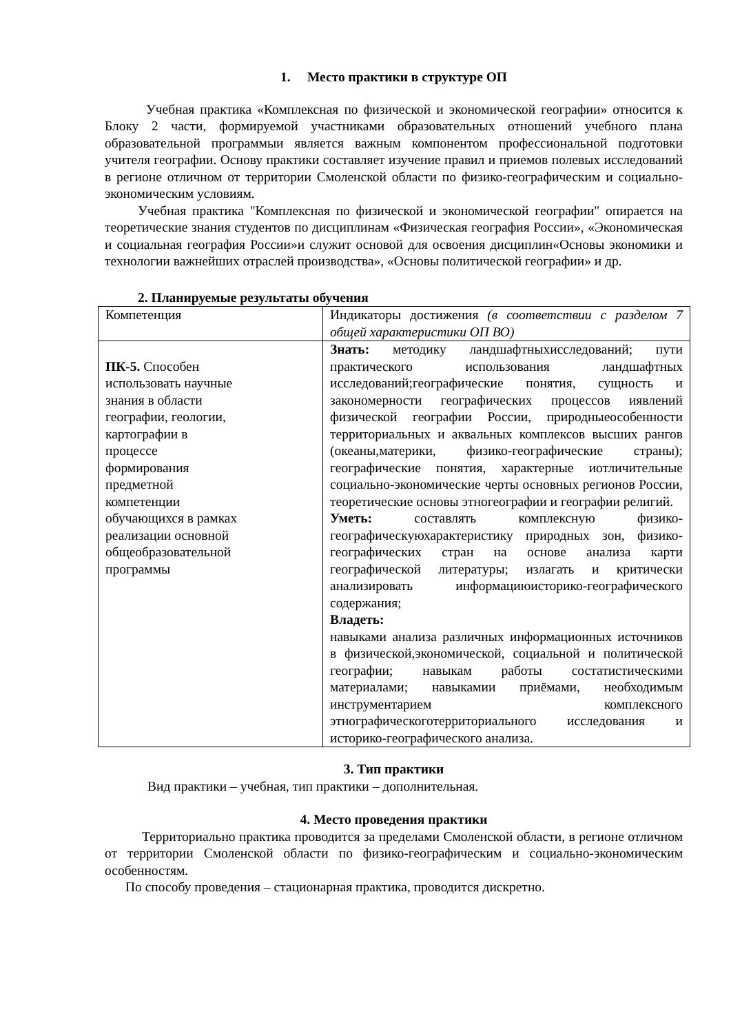1. Место практики в структуре ОП
Учебная практика «Комплексная по физической и экономической географии» относится к Блоку 2 части, формируемой участниками образовательных отношений учебного плана образовательной программыи является важным компонентом профессиональной подготовки учителя географии. Основу практики составляет изучение правил и приемов полевых исследований в регионе отличном от территории Смоленской области по физико-географическим и социально-экономическим условиям.
Учебная практика "Комплексная по физической и экономической географии" опирается на теоретические знания студентов по дисциплинам «Физическая география России», «Экономическая и социальная география России»и служит основой для освоения дисциплин«Основы экономики и технологии важнейших отраслей производства», «Основы политической географии» и др.
2. Планируемые результаты обучения
| Компетенция | Индикаторы достижения (в соответствии с разделом 7 общей характеристики ОП ВО) |
| ПК-5. Способен использовать научные знания в области географии, геологии, картографии в процессе формирования предметной компетенции обучающихся в рамках реализации основной общеобразовательной программы | Знать: методику ландшафтныхисследований; пути практического использования ландшафтных исследований;географические понятия, сущность и закономерности географических процессов иявлений физической географии России, природныеособенности территориальных и аквальных комплексов высших рангов (океаны,материки, физико-географические страны); географические понятия, характерные иотличительные социально-экономические черты основных регионов России, теоретические основы этногеографии и географии религий. Уметь: составлять комплексную физико-географическуюхарактеристику природных зон, физико-географических стран на основе анализа карти географической литературы; излагать и критически анализировать информациюисторико-географического содержания; Владеть: навыками анализа различных информационных источников в физической,экономической, социальной и политической географии; навыкам работы состатистическими материалами; навыкамии приёмами, необходимым инструментарием комплексного этнографическоготерриториального исследования и историко-географического анализа. |
3. Тип практики
Вид практики – учебная, тип практики – дополнительная.
4. Место проведения практики
Территориально практика проводится за пределами Смоленской области, в регионе отличном от территории Смоленской области по физико-географическим и социально-экономическим особенностям.
По способу проведения – стационарная практика, проводится дискретно.